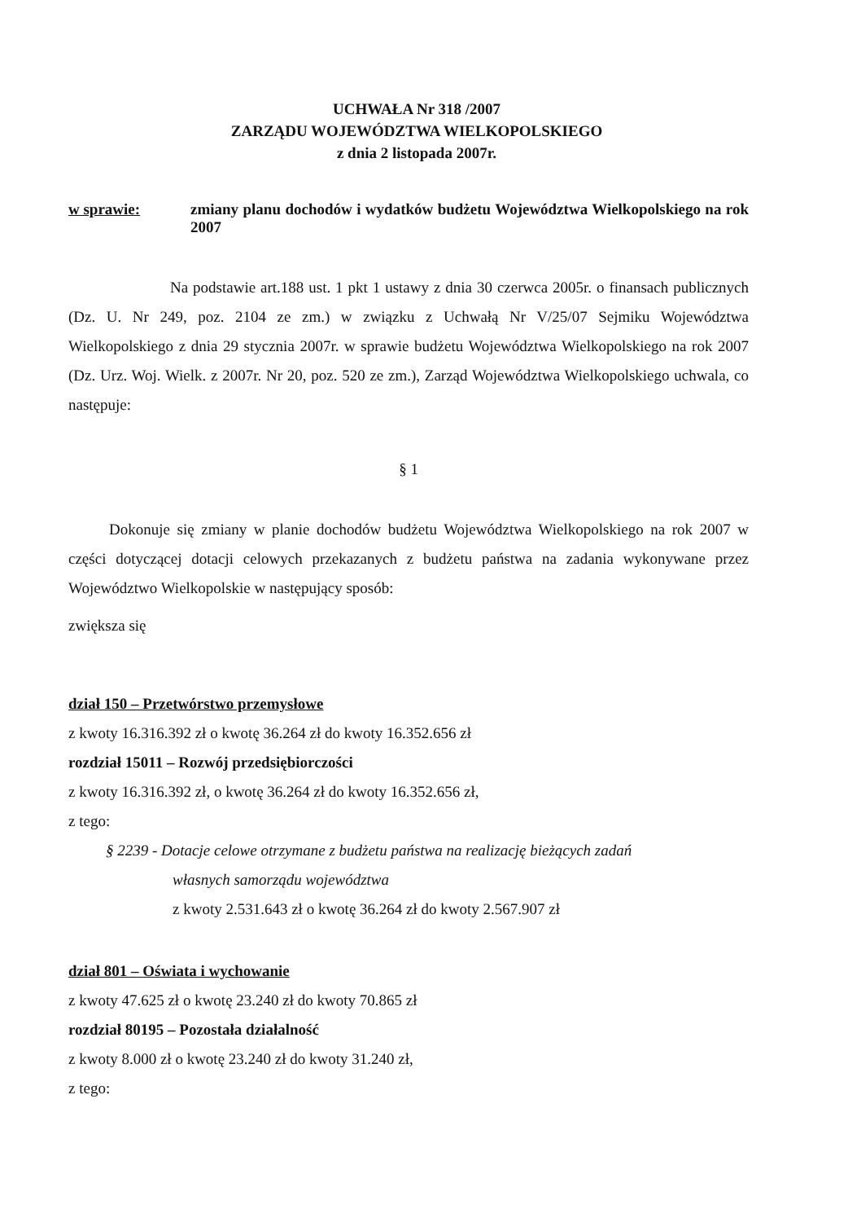UCHWAŁA Nr 318 /2007
ZARZĄDU WOJEWÓDZTWA WIELKOPOLSKIEGO
z dnia 2 listopada 2007r.
w sprawie: zmiany planu dochodów i wydatków budżetu Województwa Wielkopolskiego na rok 2007
Na podstawie art.188 ust. 1 pkt 1 ustawy z dnia 30 czerwca 2005r. o finansach publicznych (Dz. U. Nr 249, poz. 2104 ze zm.) w związku z Uchwałą Nr V/25/07 Sejmiku Województwa Wielkopolskiego z dnia 29 stycznia 2007r. w sprawie budżetu Województwa Wielkopolskiego na rok 2007 (Dz. Urz. Woj. Wielk. z 2007r. Nr 20, poz. 520 ze zm.), Zarząd Województwa Wielkopolskiego uchwala, co następuje:
§ 1
Dokonuje się zmiany w planie dochodów budżetu Województwa Wielkopolskiego na rok 2007 w części dotyczącej dotacji celowych przekazanych z budżetu państwa na zadania wykonywane przez Województwo Wielkopolskie w następujący sposób:
zwiększa się
dział 150 – Przetwórstwo przemysłowe
z kwoty 16.316.392 zł o kwotę 36.264 zł do kwoty 16.352.656 zł
rozdział 15011 – Rozwój przedsiębiorczości
z kwoty 16.316.392 zł, o kwotę 36.264 zł do kwoty 16.352.656 zł,
z tego:
§ 2239 - Dotacje celowe otrzymane z budżetu państwa na realizację bieżących zadań
własnych samorządu województwa
z kwoty 2.531.643 zł o kwotę 36.264 zł do kwoty 2.567.907 zł
dział 801 – Oświata i wychowanie
z kwoty 47.625 zł o kwotę 23.240 zł do kwoty 70.865 zł
rozdział 80195 – Pozostała działalność
z kwoty 8.000 zł o kwotę 23.240 zł do kwoty 31.240 zł,
z tego: